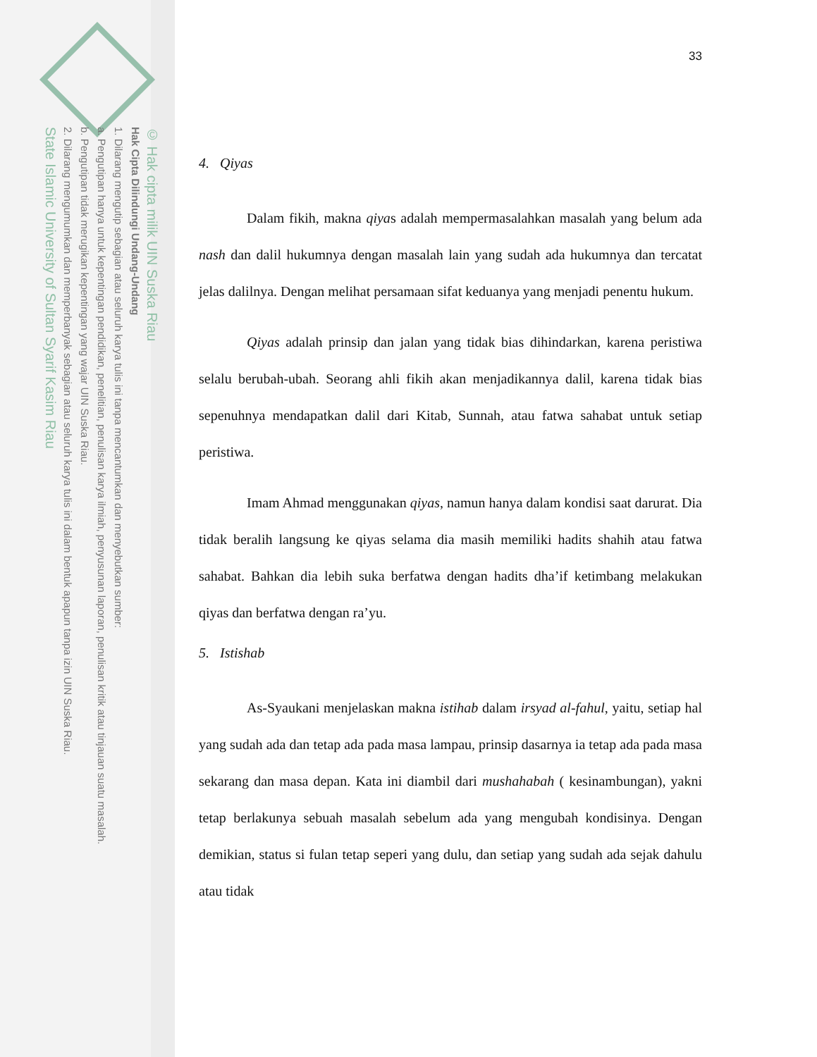© Hak cipta milik UIN Suska Riau
Hak Cipta Dilindungi Undang-Undang
1. Dilarang mengutip sebagian atau seluruh karya tulis ini tanpa mencantumkan dan menyebutkan sumber:
a. Pengutipan hanya untuk kepentingan pendidikan, penelitian, penulisan karya ilmiah, penyusunan laporan, penulisan kritik atau tinjauan suatu masalah.
b. Pengutipan tidak merugikan kepentingan yang wajar UIN Suska Riau.
2. Dilarang mengumumkan dan memperbanyak sebagian atau seluruh karya tulis ini dalam bentuk apapun tanpa izin UIN Suska Riau.
State Islamic University of Sultan Syarif Kasim Riau
33
4. Qiyas
Dalam fikih, makna qiyas adalah mempermasalahkan masalah yang belum ada nash dan dalil hukumnya dengan masalah lain yang sudah ada hukumnya dan tercatat jelas dalilnya. Dengan melihat persamaan sifat keduanya yang menjadi penentu hukum.
Qiyas adalah prinsip dan jalan yang tidak bias dihindarkan, karena peristiwa selalu berubah-ubah. Seorang ahli fikih akan menjadikannya dalil, karena tidak bias sepenuhnya mendapatkan dalil dari Kitab, Sunnah, atau fatwa sahabat untuk setiap peristiwa.
Imam Ahmad menggunakan qiyas, namun hanya dalam kondisi saat darurat. Dia tidak beralih langsung ke qiyas selama dia masih memiliki hadits shahih atau fatwa sahabat. Bahkan dia lebih suka berfatwa dengan hadits dha’if ketimbang melakukan qiyas dan berfatwa dengan ra’yu.
5. Istishab
As-Syaukani menjelaskan makna istihab dalam irsyad al-fahul, yaitu, setiap hal yang sudah ada dan tetap ada pada masa lampau, prinsip dasarnya ia tetap ada pada masa sekarang dan masa depan. Kata ini diambil dari mushahabah ( kesinambungan), yakni tetap berlakunya sebuah masalah sebelum ada yang mengubah kondisinya. Dengan demikian, status si fulan tetap seperi yang dulu, dan setiap yang sudah ada sejak dahulu atau tidak